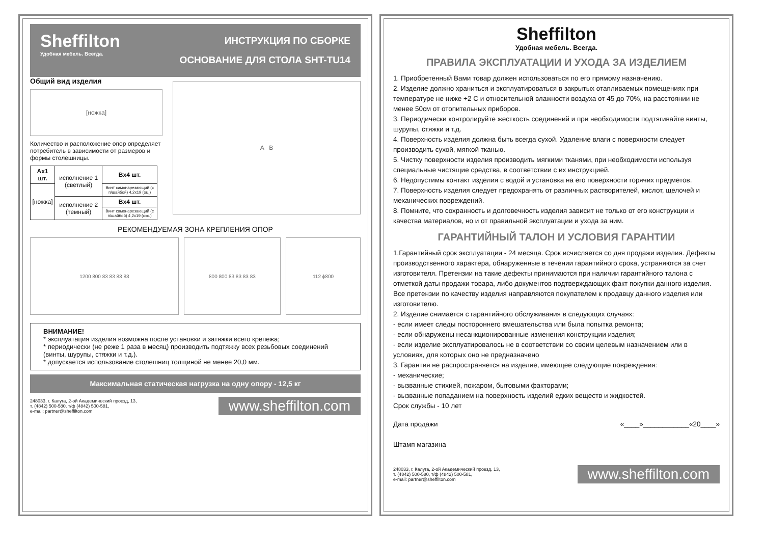Sheffilton
Удобная мебель. Всегда.
ИНСТРУКЦИЯ ПО СБОРКЕ
ОСНОВАНИЕ ДЛЯ СТОЛА SHT-TU14
Общий вид изделия
[ножка]
Количество и расположение опор определяет потребитель в зависимости от размеров и формы столешницы.
| Ax1 шт. | исполнение 1 (светлый) | Bx4 шт. |
| [ножка] | | Винт самонарезающий (с п/шайбой) 4,2x19 (оц.) |
| | исполнение 2 (темный) | Bx4 шт. |
| | | Винт самонарезающий (с п/шайбой) 4,2x19 (окс.) |
A B
РЕКОМЕНДУЕМАЯ ЗОНА КРЕПЛЕНИЯ ОПОР
1200 800 83 83 83 83 800 800 83 83 83 83 112 ϕ800
ВНИМАНИЕ!
* эксплуатация изделия возможна после установки и затяжки всего крепежа;
* периодически (не реже 1 раза в месяц) производить подтяжку всех резьбовых соединений (винты, шурупы, стяжки и т.д.).
* допускается использование столешниц толщиной не менее 20,0 мм.
Максимальная статическая нагрузка на одну опору - 12,5 кг
248033, г. Калуга, 2-ой Академический проезд, 13,
т. (4842) 500-580, т/ф (4842) 500-581,
e-mail: partner@sheffilton.com
www.sheffilton.com
Sheffilton
Удобная мебель. Всегда.
ПРАВИЛА ЭКСПЛУАТАЦИИ И УХОДА ЗА ИЗДЕЛИЕМ
1. Приобретенный Вами товар должен использоваться по его прямому назначению.
2. Изделие должно храниться и эксплуатироваться в закрытых отапливаемых помещениях при температуре не ниже +2 С и относительной влажности воздуха от 45 до 70%, на расстоянии не менее 50см от отопительных приборов.
3. Периодически контролируйте жесткость соединений и при необходимости подтягивайте винты, шурупы, стяжки и т.д.
4. Поверхность изделия должна быть всегда сухой. Удаление влаги с поверхности следует производить сухой, мягкой тканью.
5. Чистку поверхности изделия производить мягкими тканями, при необходимости используя специальные чистящие средства, в соответствии с их инструкцией.
6. Недопустимы контакт изделия с водой и установка на его поверхности горячих предметов.
7. Поверхность изделия следует предохранять от различных растворителей, кислот, щелочей и механических повреждений.
8. Помните, что сохранность и долговечность изделия зависит не только от его конструкции и качества материалов, но и от правильной эксплуатации и ухода за ним.
ГАРАНТИЙНЫЙ ТАЛОН И УСЛОВИЯ ГАРАНТИИ
1.Гарантийный срок эксплуатации - 24 месяца. Срок исчисляется со дня продажи изделия. Дефекты производственного характера, обнаруженные в течении гарантийного срока, устраняются за счет изготовителя. Претензии на такие дефекты принимаются при наличии гарантийного талона с отметкой даты продажи товара, либо документов подтверждающих факт покупки данного изделия. Все претензии по качеству изделия направляются покупателем к продавцу данного изделия или изготовителю.
2. Изделие снимается с гарантийного обслуживания в следующих случаях:
- если имеет следы постороннего вмешательства или была попытка ремонта;
- если обнаружены несанкционированные изменения конструкции изделия;
- если изделие эксплуатировалось не в соответствии со своим целевым назначением или в условиях, для которых оно не предназначено
3. Гарантия не распространяется на изделие, имеющее следующие повреждения:
- механические;
- вызванные стихией, пожаром, бытовыми факторами;
- вызванные попаданием на поверхность изделий едких веществ и жидкостей.
Срок службы - 10 лет
Дата продажи «____»____________«20____»
Штамп магазина
248033, г. Калуга, 2-ой Академический проезд, 13,
т. (4842) 500-580, т/ф (4842) 500-581,
e-mail: partner@sheffilton.com
www.sheffilton.com